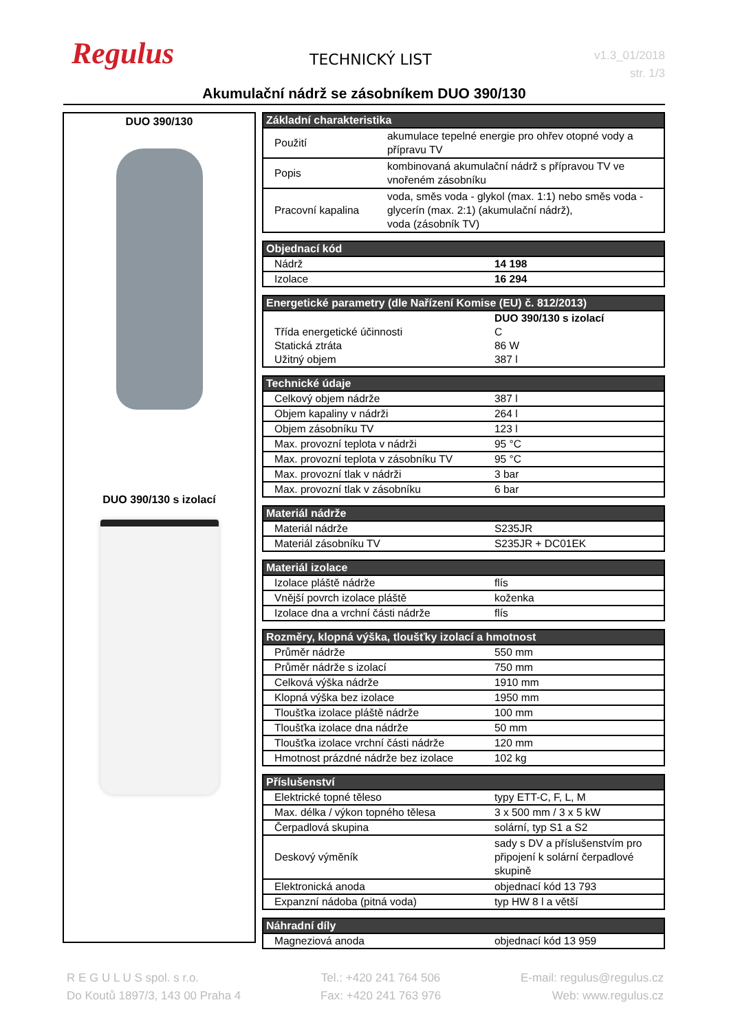Regulus TECHNICKÝ LIST
v1.3_01/2018
str. 1/3
Akumulační nádrž se zásobníkem DUO 390/130
DUO 390/130
DUO 390/130 s izolací
| Základní charakteristika | |
| --- | --- |
| Použití | akumulace tepelné energie pro ohřev otopné vody a přípravu TV |
| Popis | kombinovaná akumulační nádrž s přípravou TV ve vnořeném zásobníku |
| Pracovní kapalina | voda, směs voda - glykol (max. 1:1) nebo směs voda - glycerín (max. 2:1) (akumulační nádrž), voda (zásobník TV) |
| Objednací kód | |
| --- | --- |
| Nádrž | 14 198 |
| Izolace | 16 294 |
| Energetické parametry (dle Nařízení Komise (EU) č. 812/2013) | |
| --- | --- |
| | DUO 390/130 s izolací |
| Třída energetické účinnosti | C |
| Statická ztráta | 86 W |
| Užitný objem | 387 l |
| Technické údaje | |
| --- | --- |
| Celkový objem nádrže | 387 l |
| Objem kapaliny v nádrži | 264 l |
| Objem zásobníku TV | 123 l |
| Max. provozní teplota v nádrži | 95 °C |
| Max. provozní teplota v zásobníku TV | 95 °C |
| Max. provozní tlak v nádrži | 3 bar |
| Max. provozní tlak v zásobníku | 6 bar |
| Materiál nádrže | |
| --- | --- |
| Materiál nádrže | S235JR |
| Materiál zásobníku TV | S235JR + DC01EK |
| Materiál izolace | |
| --- | --- |
| Izolace pláště nádrže | flís |
| Vnější povrch izolace pláště | koženka |
| Izolace dna a vrchní části nádrže | flís |
| Rozměry, klopná výška, tloušťky izolací a hmotnost | |
| --- | --- |
| Průměr nádrže | 550 mm |
| Průměr nádrže s izolací | 750 mm |
| Celková výška nádrže | 1910 mm |
| Klopná výška bez izolace | 1950 mm |
| Tloušťka izolace pláště nádrže | 100 mm |
| Tloušťka izolace dna nádrže | 50 mm |
| Tloušťka izolace vrchní části nádrže | 120 mm |
| Hmotnost prázdné nádrže bez izolace | 102 kg |
| Příslušenství | |
| --- | --- |
| Elektrické topné těleso | typy ETT-C, F, L, M |
| Max. délka / výkon topného tělesa | 3 x 500 mm / 3 x 5 kW |
| Čerpadlová skupina | solární, typ S1 a S2 |
| Deskový výměník | sady s DV a příslušenstvím pro připojení k solární čerpadlové skupině |
| Elektronická anoda | objednací kód 13 793 |
| Expanzní nádoba (pitná voda) | typ HW 8 l a větší |
| Náhradní díly | |
| --- | --- |
| Magneziová anoda | objednací kód 13 959 |
R E G U L U S spol. s r.o.
Do Koutů 1897/3, 143 00 Praha 4
Tel.: +420 241 764 506
Fax: +420 241 763 976
E-mail: regulus@regulus.cz
Web: www.regulus.cz